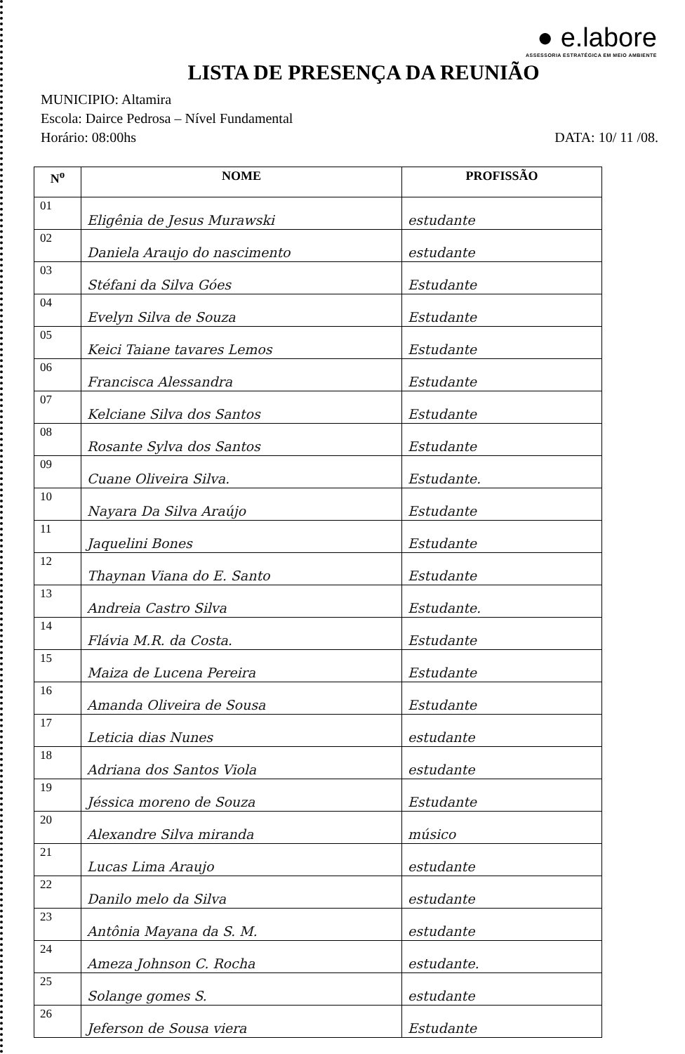● e.labore
ASSESSORIA ESTRATÉGICA EM MEIO AMBIENTE
LISTA DE PRESENÇA DA REUNIÃO
MUNICIPIO: Altamira
Escola: Dairce Pedrosa – Nível Fundamental
Horário: 08:00hs DATA: 10/ 11 /08.
| N<sup>o</sup> | NOME | PROFISSÃO |
| --- | --- | --- |
| 01 | Eligênia de Jesus Murawski | estudante |
| 02 | Daniela Araujo do nascimento | estudante |
| 03 | Stéfani da Silva Góes | Estudante |
| 04 | Evelyn Silva de Souza | Estudante |
| 05 | Keici Taiane tavares Lemos | Estudante |
| 06 | Francisca Alessandra | Estudante |
| 07 | Kelciane Silva dos Santos | Estudante |
| 08 | Rosante Sylva dos Santos | Estudante |
| 09 | Cuane Oliveira Silva. | Estudante. |
| 10 | Nayara Da Silva Araújo | Estudante |
| 11 | Jaquelini Bones | Estudante |
| 12 | Thaynan Viana do E. Santo | Estudante |
| 13 | Andreia Castro Silva | Estudante. |
| 14 | Flávia M.R. da Costa. | Estudante |
| 15 | Maiza de Lucena Pereira | Estudante |
| 16 | Amanda Oliveira de Sousa | Estudante |
| 17 | Leticia dias Nunes | estudante |
| 18 | Adriana dos Santos Viola | estudante |
| 19 | Jéssica moreno de Souza | Estudante |
| 20 | Alexandre Silva miranda | músico |
| 21 | Lucas Lima Araujo | estudante |
| 22 | Danilo melo da Silva | estudante |
| 23 | Antônia Mayana da S. M. | estudante |
| 24 | Ameza Johnson C. Rocha | estudante. |
| 25 | Solange gomes S. | estudante |
| 26 | Jeferson de Sousa viera | Estudante |